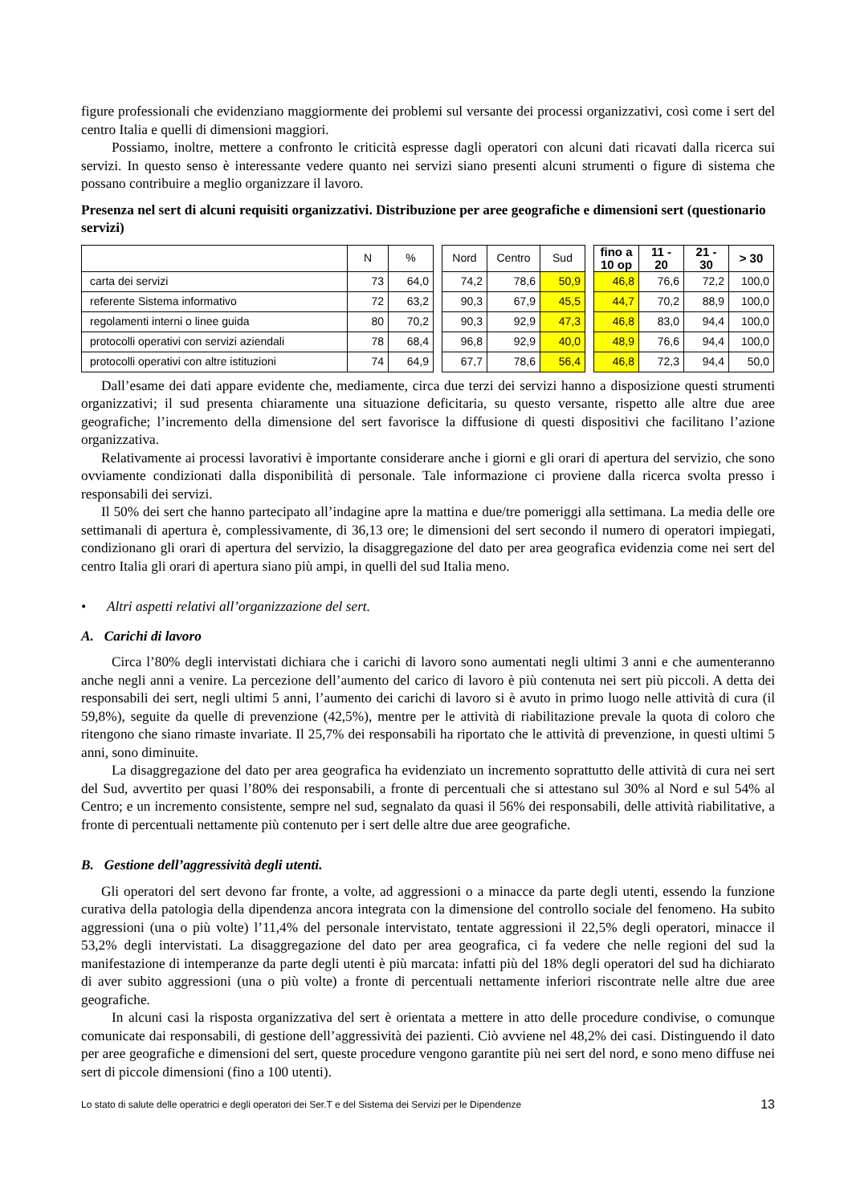figure professionali che evidenziano maggiormente dei problemi sul versante dei processi organizzativi, così come i sert del centro Italia e quelli di dimensioni maggiori.
Possiamo, inoltre, mettere a confronto le criticità espresse dagli operatori con alcuni dati ricavati dalla ricerca sui servizi. In questo senso è interessante vedere quanto nei servizi siano presenti alcuni strumenti o figure di sistema che possano contribuire a meglio organizzare il lavoro.
Presenza nel sert di alcuni requisiti organizzativi. Distribuzione per aree geografiche e dimensioni sert (questionario servizi)
| | N | % | | Nord | Centro | Sud | | fino a 10 op | 11 - 20 | 21 - 30 | > 30 |
| --- | --- | --- | --- | --- | --- | --- | --- | --- | --- | --- | --- |
| carta dei servizi | 73 | 64,0 | | 74,2 | 78,6 | 50,9 | | 46,8 | 76,6 | 72,2 | 100,0 |
| referente Sistema informativo | 72 | 63,2 | | 90,3 | 67,9 | 45,5 | | 44,7 | 70,2 | 88,9 | 100,0 |
| regolamenti interni o linee guida | 80 | 70,2 | | 90,3 | 92,9 | 47,3 | | 46,8 | 83,0 | 94,4 | 100,0 |
| protocolli operativi con servizi aziendali | 78 | 68,4 | | 96,8 | 92,9 | 40,0 | | 48,9 | 76,6 | 94,4 | 100,0 |
| protocolli operativi con altre istituzioni | 74 | 64,9 | | 67,7 | 78,6 | 56,4 | | 46,8 | 72,3 | 94,4 | 50,0 |
Dall’esame dei dati appare evidente che, mediamente, circa due terzi dei servizi hanno a disposizione questi strumenti organizzativi; il sud presenta chiaramente una situazione deficitaria, su questo versante, rispetto alle altre due aree geografiche; l’incremento della dimensione del sert favorisce la diffusione di questi dispositivi che facilitano l’azione organizzativa.
Relativamente ai processi lavorativi è importante considerare anche i giorni e gli orari di apertura del servizio, che sono ovviamente condizionati dalla disponibilità di personale. Tale informazione ci proviene dalla ricerca svolta presso i responsabili dei servizi.
Il 50% dei sert che hanno partecipato all’indagine apre la mattina e due/tre pomeriggi alla settimana. La media delle ore settimanali di apertura è, complessivamente, di 36,13 ore; le dimensioni del sert secondo il numero di operatori impiegati, condizionano gli orari di apertura del servizio, la disaggregazione del dato per area geografica evidenzia come nei sert del centro Italia gli orari di apertura siano più ampi, in quelli del sud Italia meno.
• Altri aspetti relativi all’organizzazione del sert.
A. Carichi di lavoro
Circa l’80% degli intervistati dichiara che i carichi di lavoro sono aumentati negli ultimi 3 anni e che aumenteranno anche negli anni a venire. La percezione dell’aumento del carico di lavoro è più contenuta nei sert più piccoli. A detta dei responsabili dei sert, negli ultimi 5 anni, l’aumento dei carichi di lavoro si è avuto in primo luogo nelle attività di cura (il 59,8%), seguite da quelle di prevenzione (42,5%), mentre per le attività di riabilitazione prevale la quota di coloro che ritengono che siano rimaste invariate. Il 25,7% dei responsabili ha riportato che le attività di prevenzione, in questi ultimi 5 anni, sono diminuite.
La disaggregazione del dato per area geografica ha evidenziato un incremento soprattutto delle attività di cura nei sert del Sud, avvertito per quasi l’80% dei responsabili, a fronte di percentuali che si attestano sul 30% al Nord e sul 54% al Centro; e un incremento consistente, sempre nel sud, segnalato da quasi il 56% dei responsabili, delle attività riabilitative, a fronte di percentuali nettamente più contenuto per i sert delle altre due aree geografiche.
B. Gestione dell’aggressività degli utenti.
Gli operatori del sert devono far fronte, a volte, ad aggressioni o a minacce da parte degli utenti, essendo la funzione curativa della patologia della dipendenza ancora integrata con la dimensione del controllo sociale del fenomeno. Ha subito aggressioni (una o più volte) l’11,4% del personale intervistato, tentate aggressioni il 22,5% degli operatori, minacce il 53,2% degli intervistati. La disaggregazione del dato per area geografica, ci fa vedere che nelle regioni del sud la manifestazione di intemperanze da parte degli utenti è più marcata: infatti più del 18% degli operatori del sud ha dichiarato di aver subito aggressioni (una o più volte) a fronte di percentuali nettamente inferiori riscontrate nelle altre due aree geografiche.
In alcuni casi la risposta organizzativa del sert è orientata a mettere in atto delle procedure condivise, o comunque comunicate dai responsabili, di gestione dell’aggressività dei pazienti. Ciò avviene nel 48,2% dei casi. Distinguendo il dato per aree geografiche e dimensioni del sert, queste procedure vengono garantite più nei sert del nord, e sono meno diffuse nei sert di piccole dimensioni (fino a 100 utenti).
Lo stato di salute delle operatrici e degli operatori dei Ser.T e del Sistema dei Servizi per le Dipendenze 13